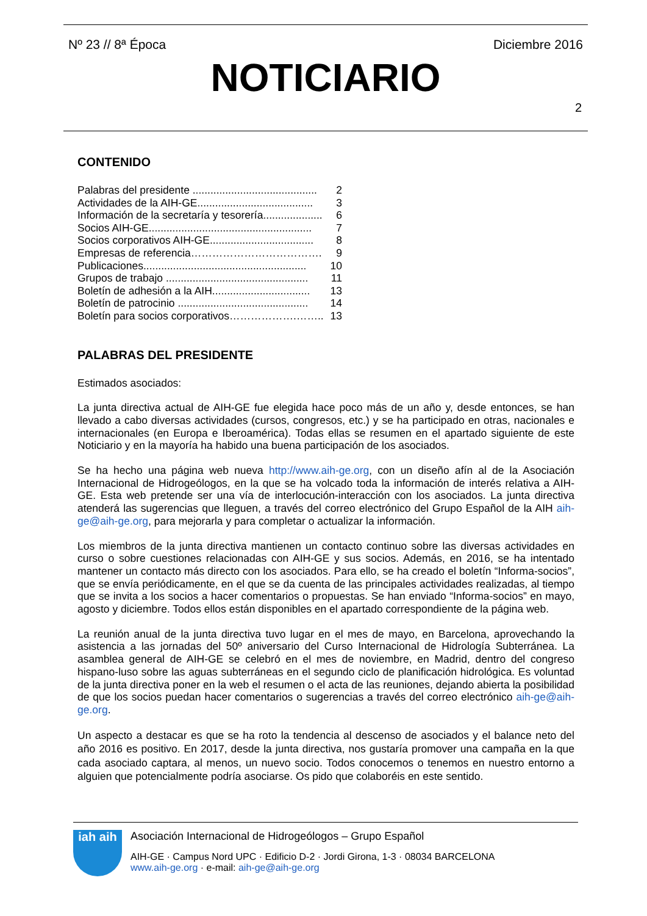Nº 23 // 8ª Época Diciembre 2016
NOTICIARIO
2
CONTENIDO
Palabras del presidente .......................................... 2
Actividades de la AIH-GE....................................... 3
Información de la secretaría y tesorería.................... 6
Socios AIH-GE....................................................... 7
Socios corporativos AIH-GE................................... 8
Empresas de referencia………………………………. 9
Publicaciones....................................................... 10
Grupos de trabajo ................................................ 11
Boletín de adhesión a la AIH................................. 13
Boletín de patrocinio ............................................ 14
Boletín para socios corporativos……………….…….. 13
PALABRAS DEL PRESIDENTE
Estimados asociados:
La junta directiva actual de AIH-GE fue elegida hace poco más de un año y, desde entonces, se han llevado a cabo diversas actividades (cursos, congresos, etc.) y se ha participado en otras, nacionales e internacionales (en Europa e Iberoamérica). Todas ellas se resumen en el apartado siguiente de este Noticiario y en la mayoría ha habido una buena participación de los asociados.
Se ha hecho una página web nueva http://www.aih-ge.org, con un diseño afín al de la Asociación Internacional de Hidrogeólogos, en la que se ha volcado toda la información de interés relativa a AIH-GE. Esta web pretende ser una vía de interlocución-interacción con los asociados. La junta directiva atenderá las sugerencias que lleguen, a través del correo electrónico del Grupo Español de la AIH aih-ge@aih-ge.org, para mejorarla y para completar o actualizar la información.
Los miembros de la junta directiva mantienen un contacto continuo sobre las diversas actividades en curso o sobre cuestiones relacionadas con AIH-GE y sus socios. Además, en 2016, se ha intentado mantener un contacto más directo con los asociados. Para ello, se ha creado el boletín “Informa-socios”, que se envía periódicamente, en el que se da cuenta de las principales actividades realizadas, al tiempo que se invita a los socios a hacer comentarios o propuestas. Se han enviado “Informa-socios” en mayo, agosto y diciembre. Todos ellos están disponibles en el apartado correspondiente de la página web.
La reunión anual de la junta directiva tuvo lugar en el mes de mayo, en Barcelona, aprovechando la asistencia a las jornadas del 50º aniversario del Curso Internacional de Hidrología Subterránea. La asamblea general de AIH-GE se celebró en el mes de noviembre, en Madrid, dentro del congreso hispano-luso sobre las aguas subterráneas en el segundo ciclo de planificación hidrológica. Es voluntad de la junta directiva poner en la web el resumen o el acta de las reuniones, dejando abierta la posibilidad de que los socios puedan hacer comentarios o sugerencias a través del correo electrónico aih-ge@aih-ge.org.
Un aspecto a destacar es que se ha roto la tendencia al descenso de asociados y el balance neto del año 2016 es positivo. En 2017, desde la junta directiva, nos gustaría promover una campaña en la que cada asociado captara, al menos, un nuevo socio. Todos conocemos o tenemos en nuestro entorno a alguien que potencialmente podría asociarse. Os pido que colaboréis en este sentido.
iah aih
Asociación Internacional de Hidrogeólogos – Grupo Español
AIH-GE · Campus Nord UPC · Edificio D-2 · Jordi Girona, 1-3 · 08034 BARCELONA
www.aih-ge.org · e-mail: aih-ge@aih-ge.org